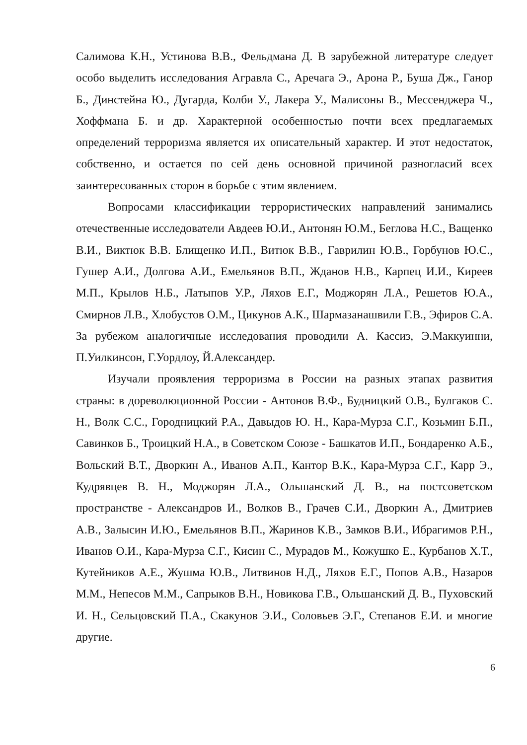Салимова К.Н., Устинова В.В., Фельдмана Д. В зарубежной литературе следует особо выделить исследования Агравла С., Аречага Э., Арона Р., Буша Дж., Ганор Б., Динстейна Ю., Дугарда, Колби У., Лакера У., Малисоны В., Мессенджера Ч., Хоффмана Б. и др. Характерной особенностью почти всех предлагаемых определений терроризма является их описательный характер. И этот недостаток, собственно, и остается по сей день основной причиной разногласий всех заинтересованных сторон в борьбе с этим явлением.
Вопросами классификации террористических направлений занимались отечественные исследователи Авдеев Ю.И., Антонян Ю.М., Беглова Н.С., Ващенко В.И., Виктюк В.В. Блищенко И.П., Витюк В.В., Гаврилин Ю.В., Горбунов Ю.С., Гушер А.И., Долгова А.И., Емельянов В.П., Жданов Н.В., Карпец И.И., Киреев М.П., Крылов Н.Б., Латыпов У.Р., Ляхов Е.Г., Моджорян Л.А., Решетов Ю.А., Смирнов Л.В., Хлобустов О.М., Цикунов А.К., Шармазанашвили Г.В., Эфиров С.А. За рубежом аналогичные исследования проводили А. Кассиз, Э.Маккуинни, П.Уилкинсон, Г.Уордлоу, Й.Александер.
Изучали проявления терроризма в России на разных этапах развития страны: в дореволюционной России - Антонов В.Ф., Будницкий О.В., Булгаков С. Н., Волк С.С., Городницкий Р.А., Давыдов Ю. Н., Кара-Мурза С.Г., Козьмин Б.П., Савинков Б., Троицкий Н.А., в Советском Союзе - Башкатов И.П., Бондаренко А.Б., Вольский В.Т., Дворкин А., Иванов А.П., Кантор В.К., Кара-Мурза С.Г., Карр Э., Кудрявцев В. Н., Моджорян Л.А., Ольшанский Д. В., на постсоветском пространстве - Александров И., Волков В., Грачев С.И., Дворкин А., Дмитриев А.В., Залысин И.Ю., Емельянов В.П., Жаринов К.В., Замков В.И., Ибрагимов Р.Н., Иванов О.И., Кара-Мурза С.Г., Кисин С., Мурадов М., Кожушко Е., Курбанов Х.Т., Кутейников А.Е., Жушма Ю.В., Литвинов Н.Д., Ляхов Е.Г., Попов А.В., Назаров М.М., Непесов М.М., Сапрыков В.Н., Новикова Г.В., Ольшанский Д. В., Пуховский И. Н., Сельцовский П.А., Скакунов Э.И., Соловьев Э.Г., Степанов Е.И. и многие другие.
6